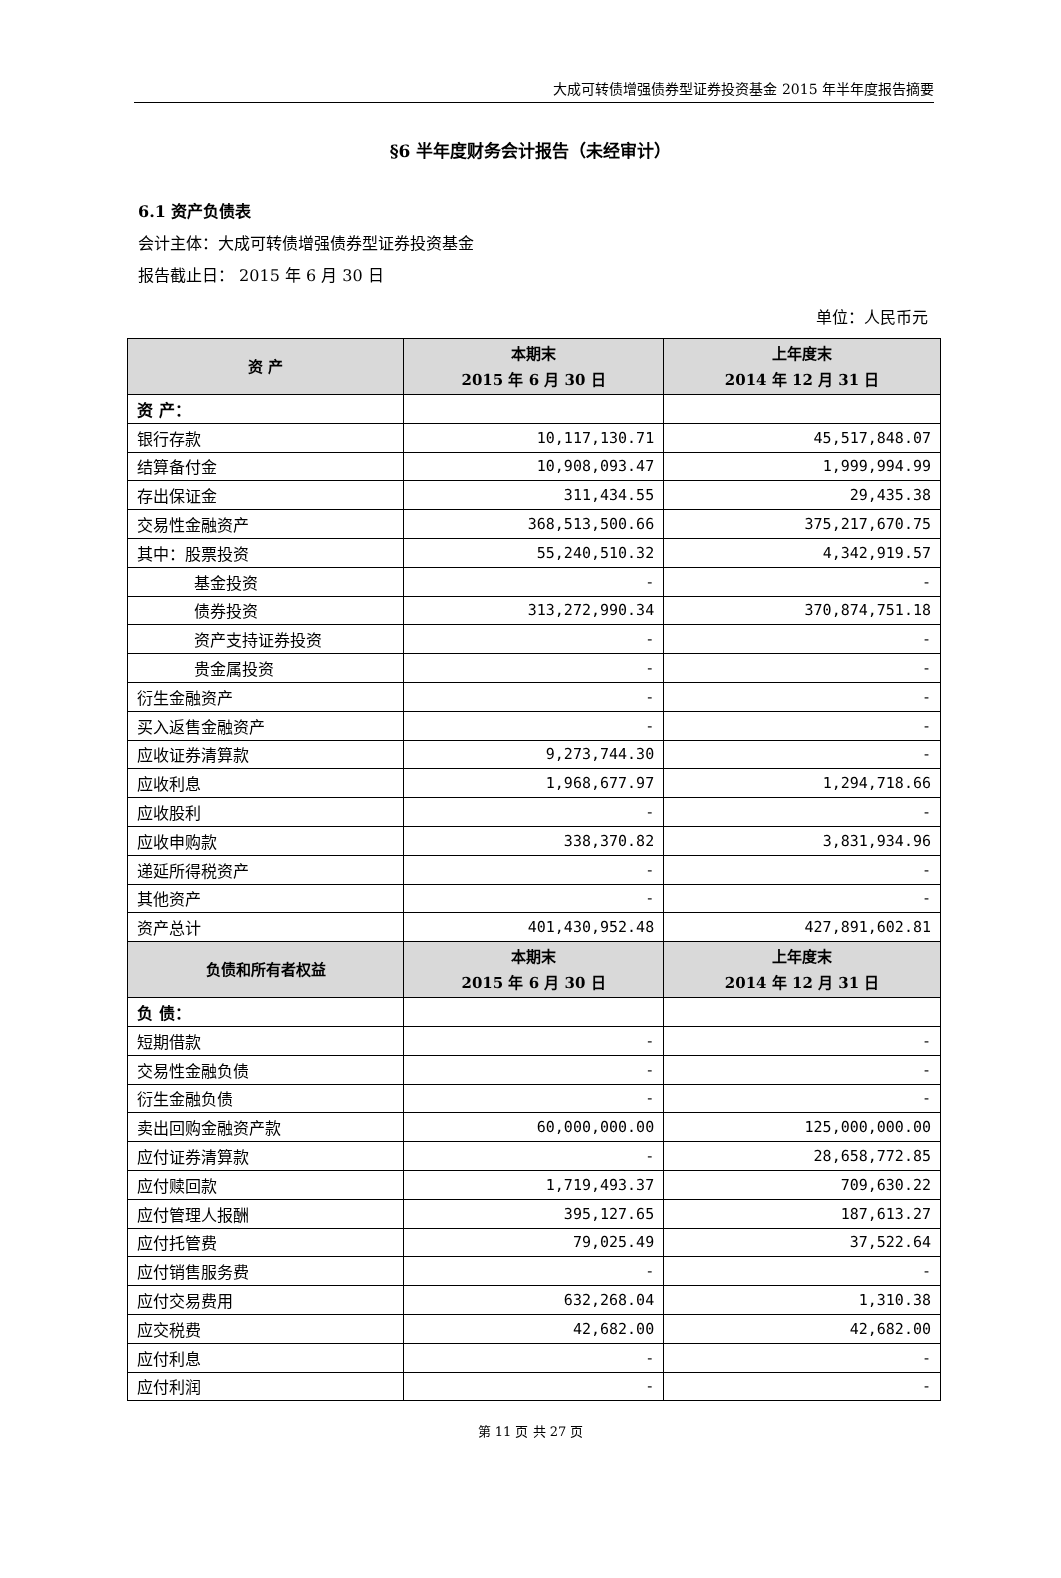大成可转债增强债券型证券投资基金 2015 年半年度报告摘要
§6 半年度财务会计报告（未经审计）
6.1 资产负债表
会计主体：大成可转债增强债券型证券投资基金
报告截止日： 2015 年 6 月 30 日
单位：人民币元
| 资 产 | 本期末 2015 年 6 月 30 日 | 上年度末 2014 年 12 月 31 日 |
| --- | --- | --- |
| 资 产： | | |
| 银行存款 | 10,117,130.71 | 45,517,848.07 |
| 结算备付金 | 10,908,093.47 | 1,999,994.99 |
| 存出保证金 | 311,434.55 | 29,435.38 |
| 交易性金融资产 | 368,513,500.66 | 375,217,670.75 |
| 其中：股票投资 | 55,240,510.32 | 4,342,919.57 |
| 基金投资 | - | - |
| 债券投资 | 313,272,990.34 | 370,874,751.18 |
| 资产支持证券投资 | - | - |
| 贵金属投资 | - | - |
| 衍生金融资产 | - | - |
| 买入返售金融资产 | - | - |
| 应收证券清算款 | 9,273,744.30 | - |
| 应收利息 | 1,968,677.97 | 1,294,718.66 |
| 应收股利 | - | - |
| 应收申购款 | 338,370.82 | 3,831,934.96 |
| 递延所得税资产 | - | - |
| 其他资产 | - | - |
| 资产总计 | 401,430,952.48 | 427,891,602.81 |
| 负债和所有者权益 | 本期末 2015 年 6 月 30 日 | 上年度末 2014 年 12 月 31 日 |
| 负 债： | | |
| 短期借款 | - | - |
| 交易性金融负债 | - | - |
| 衍生金融负债 | - | - |
| 卖出回购金融资产款 | 60,000,000.00 | 125,000,000.00 |
| 应付证券清算款 | - | 28,658,772.85 |
| 应付赎回款 | 1,719,493.37 | 709,630.22 |
| 应付管理人报酬 | 395,127.65 | 187,613.27 |
| 应付托管费 | 79,025.49 | 37,522.64 |
| 应付销售服务费 | - | - |
| 应付交易费用 | 632,268.04 | 1,310.38 |
| 应交税费 | 42,682.00 | 42,682.00 |
| 应付利息 | - | - |
| 应付利润 | - | - |
第 11 页 共 27 页